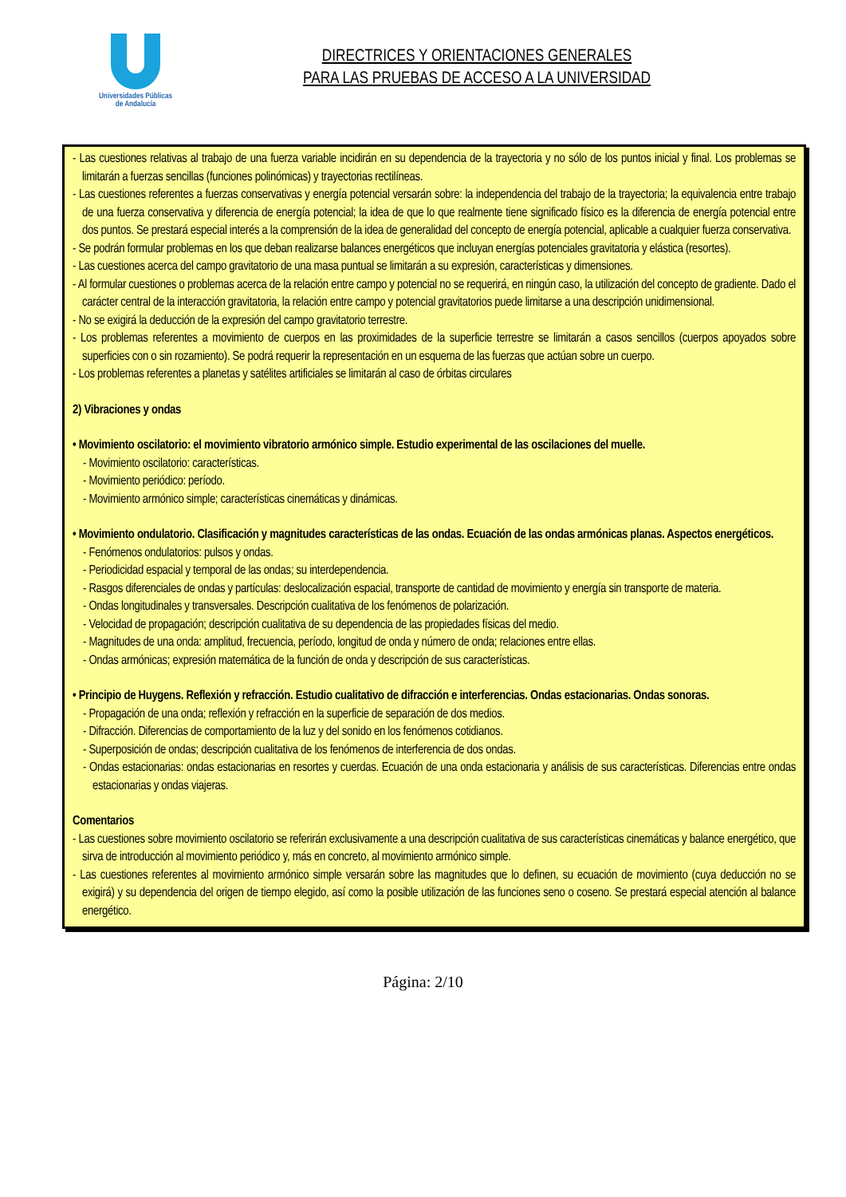Universidades Públicas
de Andalucía
DIRECTRICES Y ORIENTACIONES GENERALES
PARA LAS PRUEBAS DE ACCESO A LA UNIVERSIDAD
- Las cuestiones relativas al trabajo de una fuerza variable incidirán en su dependencia de la trayectoria y no sólo de los puntos inicial y final. Los problemas se limitarán a fuerzas sencillas (funciones polinómicas) y trayectorias rectilíneas.
- Las cuestiones referentes a fuerzas conservativas y energía potencial versarán sobre: la independencia del trabajo de la trayectoria; la equivalencia entre trabajo de una fuerza conservativa y diferencia de energía potencial; la idea de que lo que realmente tiene significado físico es la diferencia de energía potencial entre dos puntos. Se prestará especial interés a la comprensión de la idea de generalidad del concepto de energía potencial, aplicable a cualquier fuerza conservativa.
- Se podrán formular problemas en los que deban realizarse balances energéticos que incluyan energías potenciales gravitatoria y elástica (resortes).
- Las cuestiones acerca del campo gravitatorio de una masa puntual se limitarán a su expresión, características y dimensiones.
- Al formular cuestiones o problemas acerca de la relación entre campo y potencial no se requerirá, en ningún caso, la utilización del concepto de gradiente. Dado el carácter central de la interacción gravitatoria, la relación entre campo y potencial gravitatorios puede limitarse a una descripción unidimensional.
- No se exigirá la deducción de la expresión del campo gravitatorio terrestre.
- Los problemas referentes a movimiento de cuerpos en las proximidades de la superficie terrestre se limitarán a casos sencillos (cuerpos apoyados sobre superficies con o sin rozamiento). Se podrá requerir la representación en un esquema de las fuerzas que actúan sobre un cuerpo.
- Los problemas referentes a planetas y satélites artificiales se limitarán al caso de órbitas circulares
2) Vibraciones y ondas
• Movimiento oscilatorio: el movimiento vibratorio armónico simple. Estudio experimental de las oscilaciones del muelle.
- Movimiento oscilatorio: características.
- Movimiento periódico: período.
- Movimiento armónico simple; características cinemáticas y dinámicas.
• Movimiento ondulatorio. Clasificación y magnitudes características de las ondas. Ecuación de las ondas armónicas planas. Aspectos energéticos.
- Fenómenos ondulatorios: pulsos y ondas.
- Periodicidad espacial y temporal de las ondas; su interdependencia.
- Rasgos diferenciales de ondas y partículas: deslocalización espacial, transporte de cantidad de movimiento y energía sin transporte de materia.
- Ondas longitudinales y transversales. Descripción cualitativa de los fenómenos de polarización.
- Velocidad de propagación; descripción cualitativa de su dependencia de las propiedades físicas del medio.
- Magnitudes de una onda: amplitud, frecuencia, período, longitud de onda y número de onda; relaciones entre ellas.
- Ondas armónicas; expresión matemática de la función de onda y descripción de sus características.
• Principio de Huygens. Reflexión y refracción. Estudio cualitativo de difracción e interferencias. Ondas estacionarias. Ondas sonoras.
- Propagación de una onda; reflexión y refracción en la superficie de separación de dos medios.
- Difracción. Diferencias de comportamiento de la luz y del sonido en los fenómenos cotidianos.
- Superposición de ondas; descripción cualitativa de los fenómenos de interferencia de dos ondas.
- Ondas estacionarias: ondas estacionarias en resortes y cuerdas. Ecuación de una onda estacionaria y análisis de sus características. Diferencias entre ondas estacionarias y ondas viajeras.
Comentarios
- Las cuestiones sobre movimiento oscilatorio se referirán exclusivamente a una descripción cualitativa de sus características cinemáticas y balance energético, que sirva de introducción al movimiento periódico y, más en concreto, al movimiento armónico simple.
- Las cuestiones referentes al movimiento armónico simple versarán sobre las magnitudes que lo definen, su ecuación de movimiento (cuya deducción no se exigirá) y su dependencia del origen de tiempo elegido, así como la posible utilización de las funciones seno o coseno. Se prestará especial atención al balance energético.
Página: 2/10